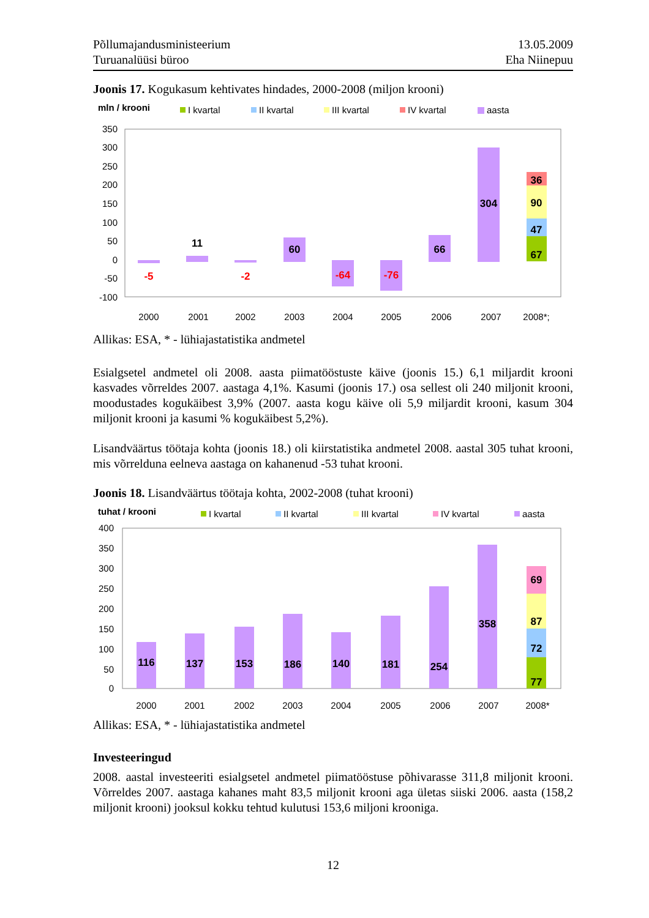Põllumajandusministeerium
Turuanalüüsi büroo
13.05.2009
Eha Niinepuu
Joonis 17. Kogukasum kehtivates hindades, 2000-2008 (miljon krooni)
mln / krooni
I kvartal
II kvartal
III kvartal
IV kvartal
aasta
350
300
250
200
150
100
50
0
-50
-100
-5
11
-2
60
-64
-76
66
304
67
47
90
36
2000
2001
2002
2003
2004
2005
2006
2007
2008*;
Allikas: ESA, * - lühiajastatistika andmetel
Esialgsetel andmetel oli 2008. aasta piimatööstuste käive (joonis 15.) 6,1 miljardit krooni kasvades võrreldes 2007. aastaga 4,1%. Kasumi (joonis 17.) osa sellest oli 240 miljonit krooni, moodustades kogukäibest 3,9% (2007. aasta kogu käive oli 5,9 miljardit krooni, kasum 304 miljonit krooni ja kasumi % kogukäibest 5,2%).
Lisandväärtus töötaja kohta (joonis 18.) oli kiirstatistika andmetel 2008. aastal 305 tuhat krooni, mis võrrelduna eelneva aastaga on kahanenud -53 tuhat krooni.
Joonis 18. Lisandväärtus töötaja kohta, 2002-2008 (tuhat krooni)
tuhat / krooni
I kvartal
II kvartal
III kvartal
IV kvartal
aasta
400
350
300
250
200
150
100
50
0
116
137
153
186
140
181
254
358
77
72
87
69
2000
2001
2002
2003
2004
2005
2006
2007
2008*
Allikas: ESA, * - lühiajastatistika andmetel
Investeeringud
2008. aastal investeeriti esialgsetel andmetel piimatööstuse põhivarasse 311,8 miljonit krooni. Võrreldes 2007. aastaga kahanes maht 83,5 miljonit krooni aga ületas siiski 2006. aasta (158,2 miljonit krooni) jooksul kokku tehtud kulutusi 153,6 miljoni krooniga.
12